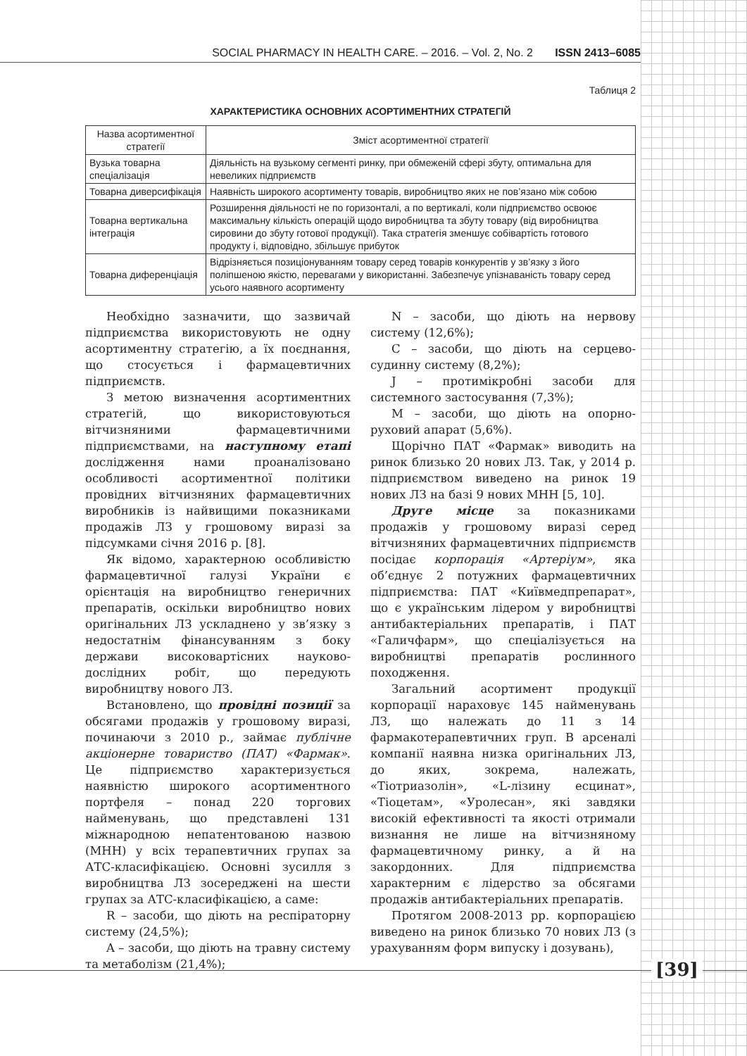SOCIAL PHARMACY IN HEALTH CARE. – 2016. – Vol. 2, No. 2 ISSN 2413–6085
Таблиця 2
ХАРАКТЕРИСТИКА ОСНОВНИХ АСОРТИМЕНТНИХ СТРАТЕГІЙ
| Назва асортиментної стратегії | Зміст асортиментної стратегії |
| --- | --- |
| Вузька товарна спеціалізація | Діяльність на вузькому сегменті ринку, при обмеженій сфері збуту, оптимальна для невеликих підприємств |
| Товарна диверсифікація | Наявність широкого асортименту товарів, виробництво яких не пов’язано між собою |
| Товарна вертикальна інтеграція | Розширення діяльності не по горизонталі, а по вертикалі, коли підприємство освоює максимальну кількість операцій щодо виробництва та збуту товару (від виробництва сировини до збуту готової продукції). Така стратегія зменшує собівартість готового продукту і, відповідно, збільшує прибуток |
| Товарна диференціація | Відрізняється позиціонуванням товару серед товарів конкурентів у зв’язку з його поліпшеною якістю, перевагами у використанні. Забезпечує упізнаваність товару серед усього наявного асортименту |
Необхідно зазначити, що зазвичай підприємства використовують не одну асортиментну стратегію, а їх поєднання, що стосується і фармацевтичних підприємств.
З метою визначення асортиментних стратегій, що використовуються вітчизняними фармацевтичними підприємствами, на наступному етапі дослідження нами проаналізовано особливості асортиментної політики провідних вітчизняних фармацевтичних виробників із найвищими показниками продажів ЛЗ у грошовому виразі за підсумками січня 2016 р. [8].
Як відомо, характерною особливістю фармацевтичної галузі України є орієнтація на виробництво генеричних препаратів, оскільки виробництво нових оригінальних ЛЗ ускладнено у зв’язку з недостатнім фінансуванням з боку держави високовартісних науково-дослідних робіт, що передують виробництву нового ЛЗ.
Встановлено, що провідні позиції за обсягами продажів у грошовому виразі, починаючи з 2010 р., займає публічне акціонерне товариство (ПАТ) «Фармак». Це підприємство характеризується наявністю широкого асортиментного портфеля – понад 220 торгових найменувань, що представлені 131 міжнародною непатентованою назвою (МНН) у всіх терапевтичних групах за АТС-класифікацією. Основні зусилля з виробництва ЛЗ зосереджені на шести групах за АТС-класифікацією, а саме:
R – засоби, що діють на респіраторну систему (24,5%);
A – засоби, що діють на травну систему та метаболізм (21,4%);
N – засоби, що діють на нервову систему (12,6%);
С – засоби, що діють на серцево-судинну систему (8,2%);
J – протимікробні засоби для системного застосування (7,3%);
М – засоби, що діють на опорно-руховий апарат (5,6%).
Щорічно ПАТ «Фармак» виводить на ринок близько 20 нових ЛЗ. Так, у 2014 р. підприємством виведено на ринок 19 нових ЛЗ на базі 9 нових МНН [5, 10].
Друге місце за показниками продажів у грошовому виразі серед вітчизняних фармацевтичних підприємств посідає корпорація «Артеріум», яка об’єднує 2 потужних фармацевтичних підприємства: ПАТ «Київмедпрепарат», що є українським лідером у виробництві антибактеріальних препаратів, і ПАТ «Галичфарм», що спеціалізується на виробництві препаратів рослинного походження.
Загальний асортимент продукції корпорації нараховує 145 найменувань ЛЗ, що належать до 11 з 14 фармакотерапевтичних груп. В арсеналі компанії наявна низка оригінальних ЛЗ, до яких, зокрема, належать, «Тіотриазолін», «L-лізину есцинат», «Тіоцетам», «Уролесан», які завдяки високій ефективності та якості отримали визнання не лише на вітчизняному фармацевтичному ринку, а й на закордонних. Для підприємства характерним є лідерство за обсягами продажів антибактеріальних препаратів.
Протягом 2008-2013 рр. корпорацією виведено на ринок близько 70 нових ЛЗ (з урахуванням форм випуску і дозувань),
[39]